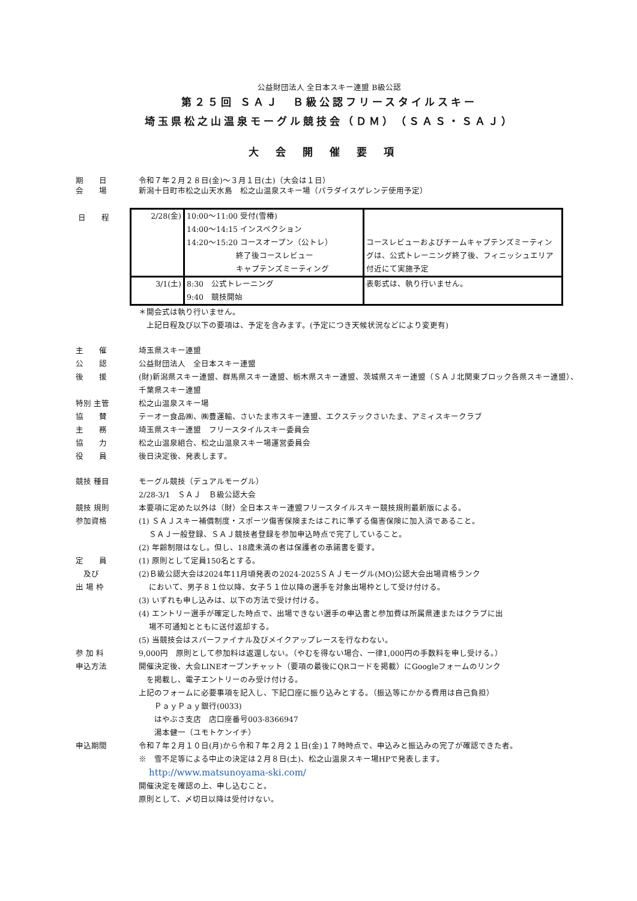公益財団法人 全日本スキー連盟 B級公認
第２５回 ＳＡＪ　Ｂ級公認フリースタイルスキー
埼玉県松之山温泉モーグル競技会（ＤＭ）（ＳＡＳ・ＳＡＪ）
大会開催要項
期　　日 令和７年２月２８日(金)～３月１日(土)（大会は１日）
会　　場 新潟十日町市松之山天水島　松之山温泉スキー場（パラダイスゲレンデ使用予定）
日　　程
| 2/28(金) | 10:00～11:00 受付(雪椿) 14:00～14:15 インスペクション 14:20～15:20 コースオープン（公トレ） 終了後コースレビュー キャプテンズミーティング | コースレビューおよびチームキャプテンズミーティングは、公式トレーニング終了後、フィニッシュエリア付近にて実施予定 |
| 3/1(土) | 8:30 公式トレーニング 9:40 競技開始 | 表彰式は、執り行いません。 |
＊開会式は執り行いません。
　上記日程及び以下の要項は、予定を含みます。(予定につき天候状況などにより変更有)
主　　催 埼玉県スキー連盟
公　　認 公益財団法人　全日本スキー連盟
後　　援 (財)新潟県スキー連盟、群馬県スキー連盟、栃木県スキー連盟、茨城県スキー連盟（ＳＡＪ北関東ブロック各県スキー連盟）、千葉県スキー連盟
特別 主管 松之山温泉スキー場
協　　賛 テーオー食品㈱、㈱豊運輸、さいたま市スキー連盟、エクステックさいたま、アミィスキークラブ
主　　務 埼玉県スキー連盟　フリースタイルスキー委員会
協　　力 松之山温泉組合、松之山温泉スキー場運営委員会
役　　員 後日決定後、発表します。
競技 種目 モーグル競技（デュアルモーグル）
2/28-3/1　ＳＡＪ　Ｂ級公認大会
競技 規則 本要項に定めた以外は（財）全日本スキー連盟フリースタイルスキー競技規則最新版による。
参加資格 (1) ＳＡＪスキー補償制度・スポーツ傷害保険またはこれに準ずる傷害保険に加入済であること。
　 ＳＡＪ一般登録、ＳＡＪ競技者登録を参加申込時点で完了していること。
(2) 年齢制限はなし。但し、18歳未満の者は保護者の承諾書を要す。
定　　員
　及び
出 場 枠
(1) 原則として定員150名とする。
(2)Ｂ級公認大会は2024年11月頃発表の2024-2025ＳＡＪモーグル(MO)公認大会出場資格ランク
　 において、男子８１位以降、女子５１位以降の選手を対象出場枠として受け付ける。
(3) いずれも申し込みは、以下の方法で受け付ける。
(4) エントリー選手が確定した時点で、出場できない選手の申込書と参加費は所属県連またはクラブに出
　 場不可通知とともに送付返却する。
(5) 当競技会はスパーファイナル及びメイクアップレースを行なわない。
参 加 料 9,000円　原則として参加料は返還しない。（やむを得ない場合、一律1,000円の手数料を申し受ける。）
申込方法 開催決定後、大会LINEオープンチャット（要項の最後にQRコードを掲載）にGoogleフォームのリンク
　を掲載し、電子エントリーのみ受け付ける。
上記のフォームに必要事項を記入し、下記口座に振り込みとする。（振込等にかかる費用は自己負担）
　　ＰａｙＰａｙ銀行(0033)
　　はやぶさ支店　店口座番号003-8366947
　　湯本健一（ユモトケンイチ）
申込期間 令和７年２月１０日(月)から令和７年２月２１日(金)１７時時点で、申込みと振込みの完了が確認できた者。
※　雪不足等による中止の決定は２月８日(土)、松之山温泉スキー場HPで発表します。
　 http://www.matsunoyama-ski.com/
開催決定を確認の上、申し込むこと。
原則として、〆切日以降は受付けない。